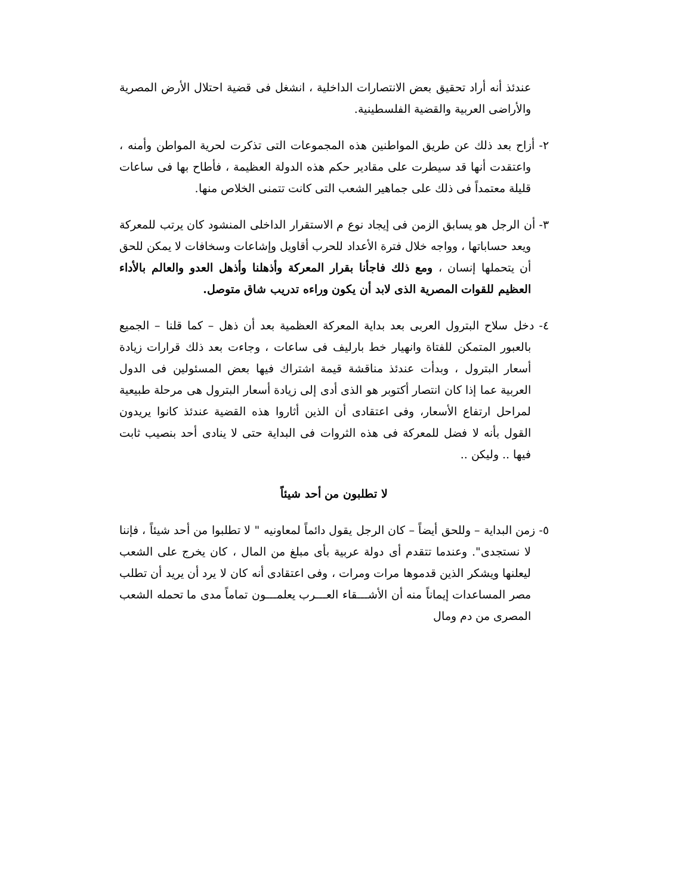عندئذ أنه أراد تحقيق بعض الانتصارات الداخلية ، انشغل فى قضية احتلال الأرض المصرية والأراضى العربية والقضية الفلسطينية.
٢- أزاح بعد ذلك عن طريق المواطنين هذه المجموعات التى تذكرت لحرية المواطن وأمنه ، واعتقدت أنها قد سيطرت على مقادير حكم هذه الدولة العظيمة ، فأطاح بها فى ساعات قليلة معتمداً فى ذلك على جماهير الشعب التى كانت تتمنى الخلاص منها.
٣- أن الرجل هو يسابق الزمن فى إيجاد نوع م الاستقرار الداخلى المنشود كان يرتب للمعركة ويعد حساباتها ، وواجه خلال فترة الأعداد للحرب أقاويل وإشاعات وسخافات لا يمكن للحق أن يتحملها إنسان ، ومع ذلك فاجأنا بقرار المعركة وأذهلنا وأذهل العدو والعالم بالأداء العظيم للقوات المصرية الذى لابد أن يكون وراءه تدريب شاق متوصل.
٤- دخل سلاح البترول العربى بعد بداية المعركة العظمية بعد أن ذهل – كما قلنا – الجميع بالعبور المتمكن للفتاة وانهيار خط بارليف فى ساعات ، وجاءت بعد ذلك قرارات زيادة أسعار البترول ، وبدأت عندئذ مناقشة قيمة اشتراك فيها بعض المسئولين فى الدول العربية عما إذا كان انتصار أكتوبر هو الذى أدى إلى زيادة أسعار البترول هى مرحلة طبيعية لمراحل ارتفاع الأسعار، وفى اعتقادى أن الذين أثاروا هذه القضية عندئذ كانوا يريدون القول بأنه لا فضل للمعركة فى هذه الثروات فى البداية حتى لا ينادى أحد بنصيب ثابت فيها .. وليكن ..
لا تطلبون من أحد شيئاً
٥- زمن البداية – وللحق أيضاً – كان الرجل يقول دائماً لمعاونيه " لا تطلبوا من أحد شيئاً ، فإننا لا نستجدى". وعندما تتقدم أى دولة عربية بأى مبلغ من المال ، كان يخرج على الشعب ليعلنها ويشكر الذين قدموها مرات ومرات ، وفى اعتقادى أنه كان لا يرد أن يريد أن تطلب مصر المساعدات إيماناً منه أن الأشـــقاء العـــرب يعلمـــون تماماً مدى ما تحمله الشعب المصرى من دم ومال